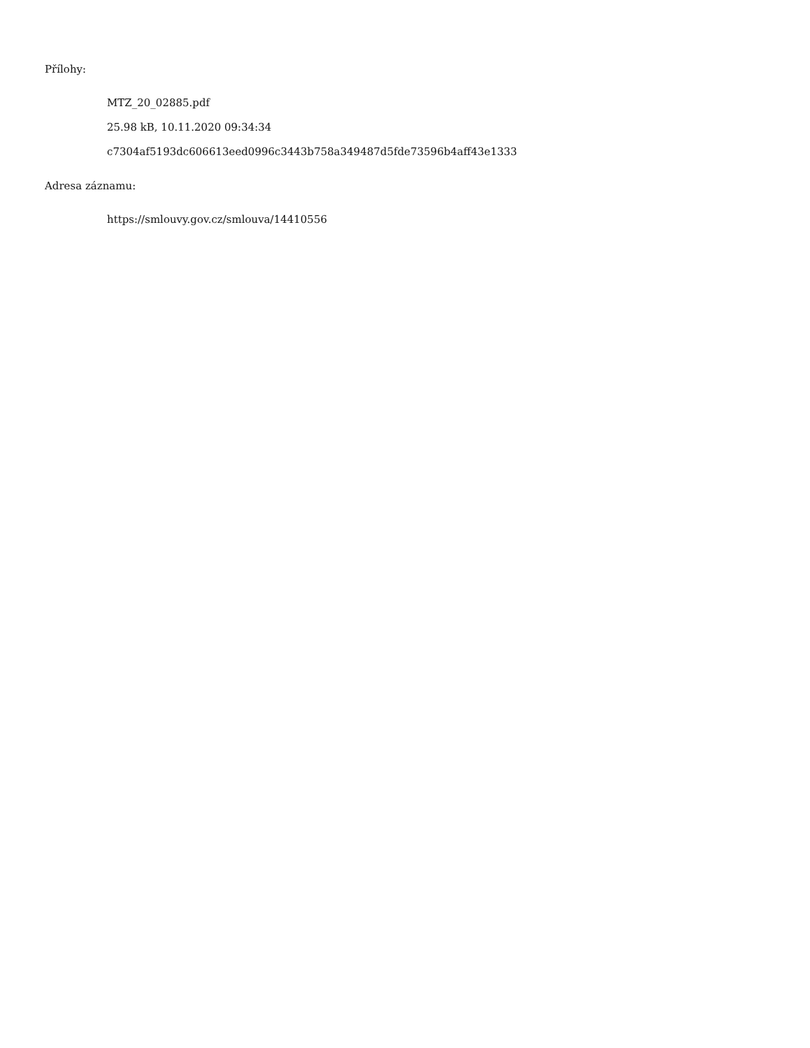Přílohy:
MTZ_20_02885.pdf
25.98 kB, 10.11.2020 09:34:34
c7304af5193dc606613eed0996c3443b758a349487d5fde73596b4aff43e1333
Adresa záznamu:
https://smlouvy.gov.cz/smlouva/14410556